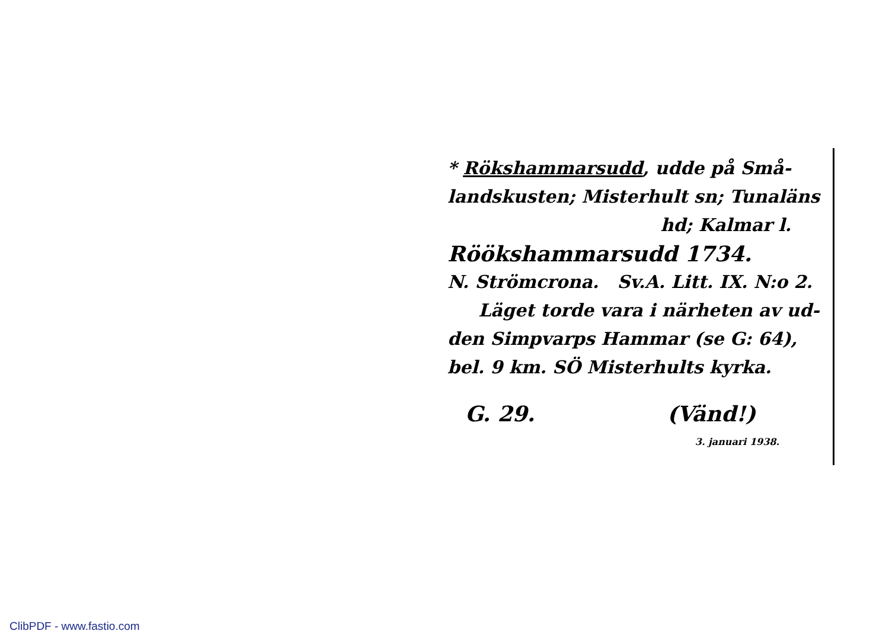* Rökshammarsudd, udde på Små-
landskusten; Misterhult sn; Tunaläns
hd; Kalmar l.
Röökshammarsudd 1734.
N. Strömcrona. Sv.A. Litt. IX. N:o 2.
Läget torde vara i närheten av ud-
den Simpvarps Hammar (se G: 64),
bel. 9 km. SÖ Misterhults kyrka.
G. 29. (Vänd!)
3. januari 1938.
ClibPDF - www.fastio.com